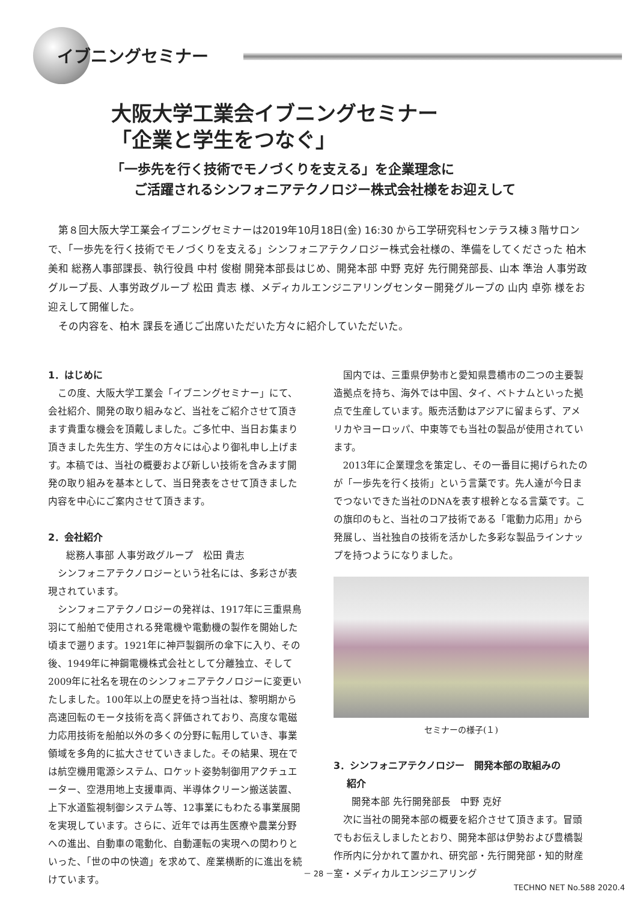イブニングセミナー
大阪大学工業会イブニングセミナー
「企業と学生をつなぐ」
「一歩先を行く技術でモノづくりを支える」を企業理念に
ご活躍されるシンフォニアテクノロジー株式会社様をお迎えして
第８回大阪大学工業会イブニングセミナーは2019年10月18日(金) 16:30 から工学研究科センテラス棟３階サロンで、「一歩先を行く技術でモノづくりを支える」シンフォニアテクノロジー株式会社様の、準備をしてくださった 柏木 美和 総務人事部課長、執行役員 中村 俊樹 開発本部長はじめ、開発本部 中野 克好 先行開発部長、山本 準治 人事労政グループ長、人事労政グループ 松田 貴志 様、メディカルエンジニアリングセンター開発グループの 山内 卓弥 様をお迎えして開催した。
その内容を、柏木 課長を通じご出席いただいた方々に紹介していただいた。
1．はじめに
この度、大阪大学工業会「イブニングセミナー」にて、会社紹介、開発の取り組みなど、当社をご紹介させて頂きます貴重な機会を頂戴しました。ご多忙中、当日お集まり頂きました先生方、学生の方々には心より御礼申し上げます。本稿では、当社の概要および新しい技術を含みます開発の取り組みを基本として、当日発表をさせて頂きました内容を中心にご案内させて頂きます。
2．会社紹介
総務人事部 人事労政グループ　松田 貴志
シンフォニアテクノロジーという社名には、多彩さが表現されています。
シンフォニアテクノロジーの発祥は、1917年に三重県鳥羽にて船舶で使用される発電機や電動機の製作を開始した頃まで遡ります。1921年に神戸製鋼所の傘下に入り、その後、1949年に神鋼電機株式会社として分離独立、そして2009年に社名を現在のシンフォニアテクノロジーに変更いたしました。100年以上の歴史を持つ当社は、黎明期から高速回転のモータ技術を高く評価されており、高度な電磁力応用技術を船舶以外の多くの分野に転用していき、事業領域を多角的に拡大させていきました。その結果、現在では航空機用電源システム、ロケット姿勢制御用アクチュエーター、空港用地上支援車両、半導体クリーン搬送装置、上下水道監視制御システム等、12事業にもわたる事業展開を実現しています。さらに、近年では再生医療や農業分野への進出、自動車の電動化、自動運転の実現への関わりといった、「世の中の快適」を求めて、産業横断的に進出を続けています。
国内では、三重県伊勢市と愛知県豊橋市の二つの主要製造拠点を持ち、海外では中国、タイ、ベトナムといった拠点で生産しています。販売活動はアジアに留まらず、アメリカやヨーロッパ、中東等でも当社の製品が使用されています。
2013年に企業理念を策定し、その一番目に掲げられたのが「一歩先を行く技術」という言葉です。先人達が今日までつないできた当社のDNAを表す根幹となる言葉です。この旗印のもと、当社のコア技術である「電動力応用」から発展し、当社独自の技術を活かした多彩な製品ラインナップを持つようになりました。
セミナーの様子(１)
3．シンフォニアテクノロジー　開発本部の取組みの
紹介
開発本部 先行開発部長　中野 克好
次に当社の開発本部の概要を紹介させて頂きます。冒頭でもお伝えしましたとおり、開発本部は伊勢および豊橋製作所内に分かれて置かれ、研究部・先行開発部・知的財産室・メディカルエンジニアリング
－ 28 －
TECHNO NET No.588 2020.4